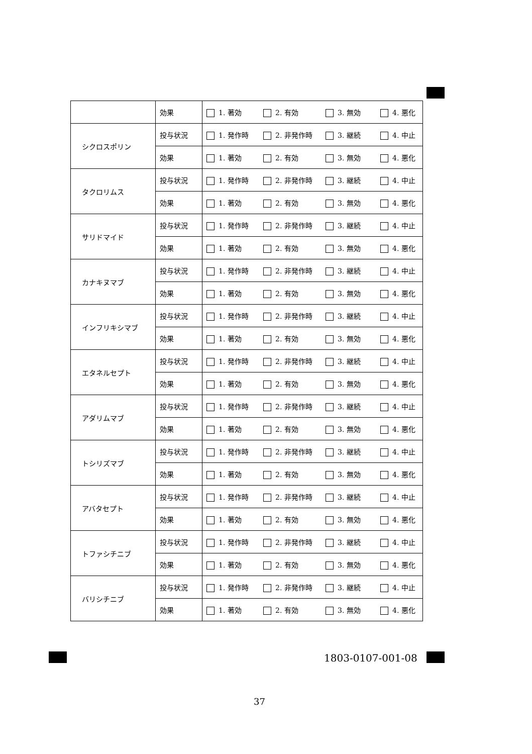| | 効果 | 1. 著効 2. 有効 3. 無効 4. 悪化 |
| シクロスポリン | 投与状況 | 1. 発作時 2. 非発作時 3. 継続 4. 中止 |
| | 効果 | 1. 著効 2. 有効 3. 無効 4. 悪化 |
| タクロリムス | 投与状況 | 1. 発作時 2. 非発作時 3. 継続 4. 中止 |
| | 効果 | 1. 著効 2. 有効 3. 無効 4. 悪化 |
| サリドマイド | 投与状況 | 1. 発作時 2. 非発作時 3. 継続 4. 中止 |
| | 効果 | 1. 著効 2. 有効 3. 無効 4. 悪化 |
| カナキヌマブ | 投与状況 | 1. 発作時 2. 非発作時 3. 継続 4. 中止 |
| | 効果 | 1. 著効 2. 有効 3. 無効 4. 悪化 |
| インフリキシマブ | 投与状況 | 1. 発作時 2. 非発作時 3. 継続 4. 中止 |
| | 効果 | 1. 著効 2. 有効 3. 無効 4. 悪化 |
| エタネルセプト | 投与状況 | 1. 発作時 2. 非発作時 3. 継続 4. 中止 |
| | 効果 | 1. 著効 2. 有効 3. 無効 4. 悪化 |
| アダリムマブ | 投与状況 | 1. 発作時 2. 非発作時 3. 継続 4. 中止 |
| | 効果 | 1. 著効 2. 有効 3. 無効 4. 悪化 |
| トシリズマブ | 投与状況 | 1. 発作時 2. 非発作時 3. 継続 4. 中止 |
| | 効果 | 1. 著効 2. 有効 3. 無効 4. 悪化 |
| アバタセプト | 投与状況 | 1. 発作時 2. 非発作時 3. 継続 4. 中止 |
| | 効果 | 1. 著効 2. 有効 3. 無効 4. 悪化 |
| トファシチニブ | 投与状況 | 1. 発作時 2. 非発作時 3. 継続 4. 中止 |
| | 効果 | 1. 著効 2. 有効 3. 無効 4. 悪化 |
| バリシチニブ | 投与状況 | 1. 発作時 2. 非発作時 3. 継続 4. 中止 |
| | 効果 | 1. 著効 2. 有効 3. 無効 4. 悪化 |
1803-0107-001-08
37